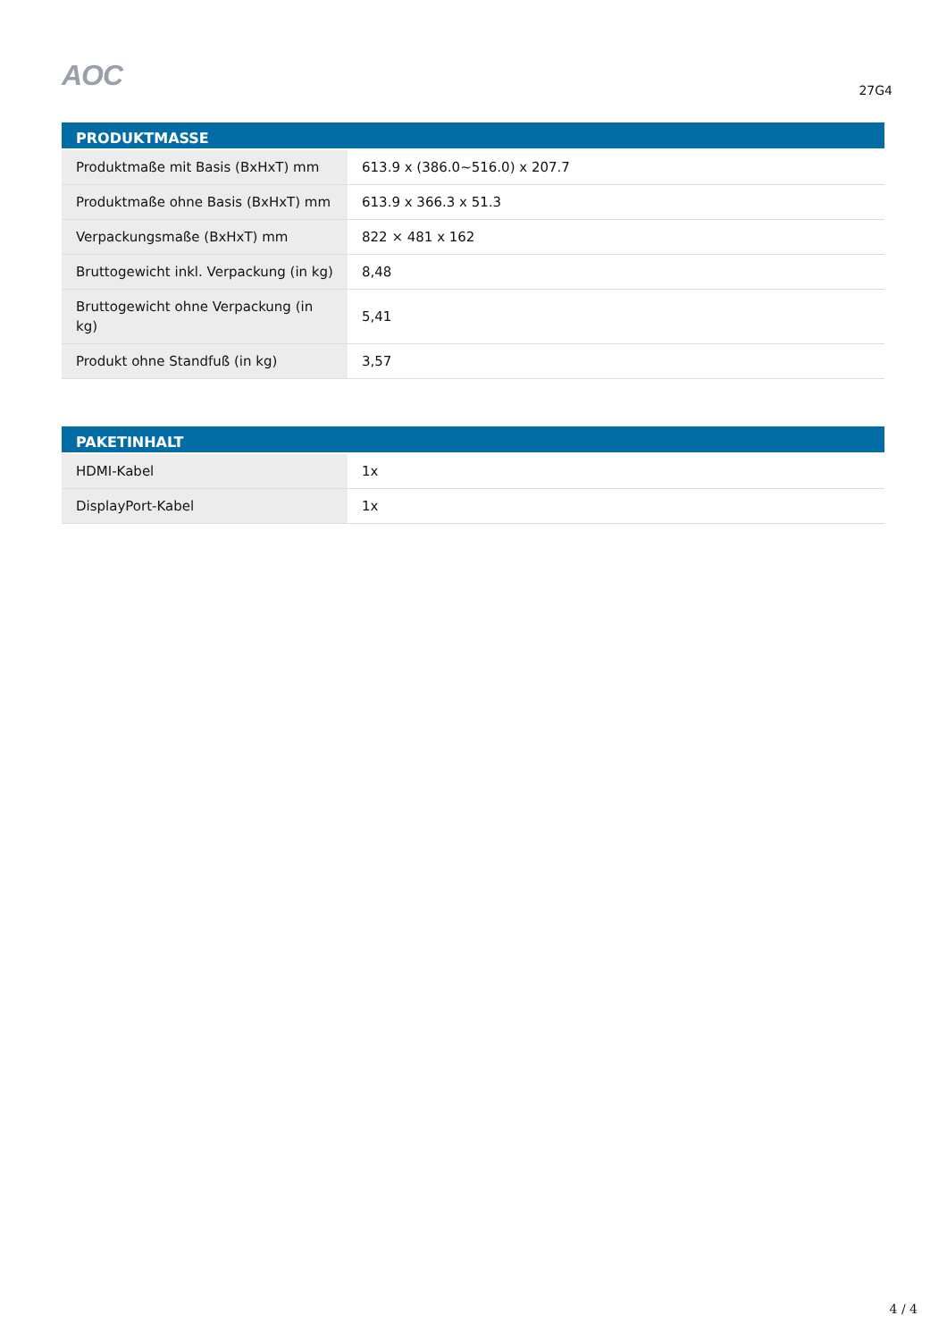AOC
27G4
| PRODUKTMASSE | |
| --- | --- |
| Produktmaße mit Basis (BxHxT) mm | 613.9 x (386.0~516.0) x 207.7 |
| Produktmaße ohne Basis (BxHxT) mm | 613.9 x 366.3 x 51.3 |
| Verpackungsmaße (BxHxT) mm | 822 × 481 x 162 |
| Bruttogewicht inkl. Verpackung (in kg) | 8,48 |
| Bruttogewicht ohne Verpackung (in kg) | 5,41 |
| Produkt ohne Standfuß (in kg) | 3,57 |
| PAKETINHALT | |
| --- | --- |
| HDMI-Kabel | 1x |
| DisplayPort-Kabel | 1x |
4 / 4